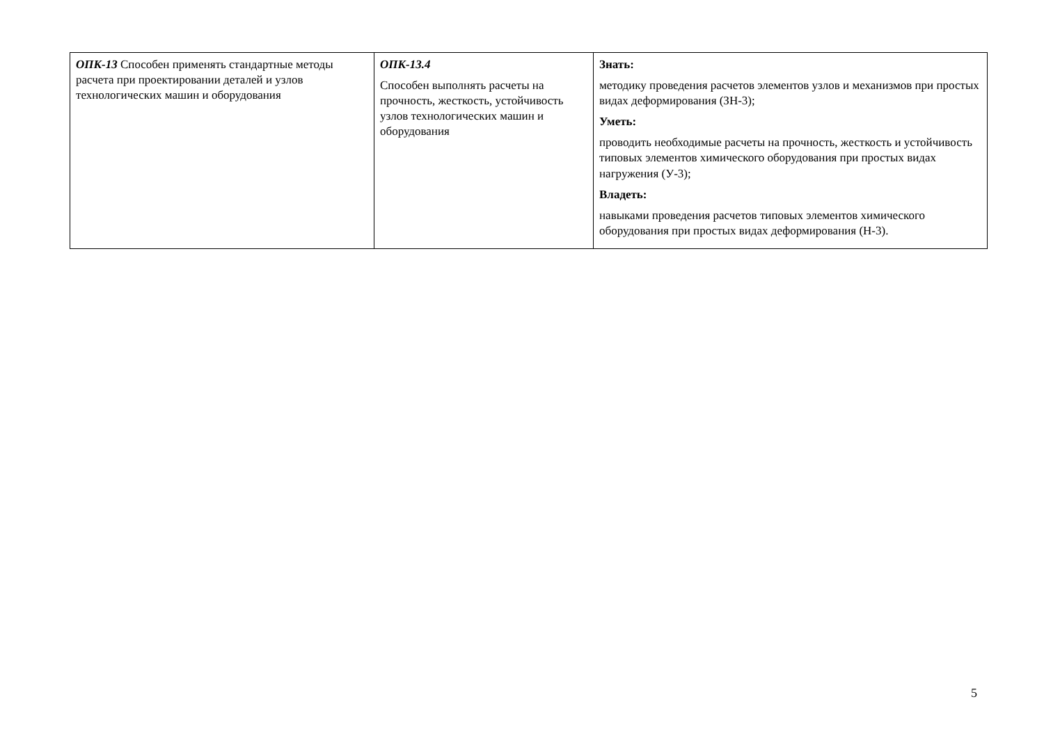| ОПК-13 Способен применять стандартные методы расчета при проектировании деталей и узлов технологических машин и оборудования | ОПК-13.4 Способен выполнять расчеты на прочность, жесткость, устойчивость узлов технологических машин и оборудования | Знать: методику проведения расчетов элементов узлов и механизмов при простых видах деформирования (ЗН-3); Уметь: проводить необходимые расчеты на прочность, жесткость и устойчивость типовых элементов химического оборудования при простых видах нагружения (У-3); Владеть: навыками проведения расчетов типовых элементов химического оборудования при простых видах деформирования (Н-3). |
5